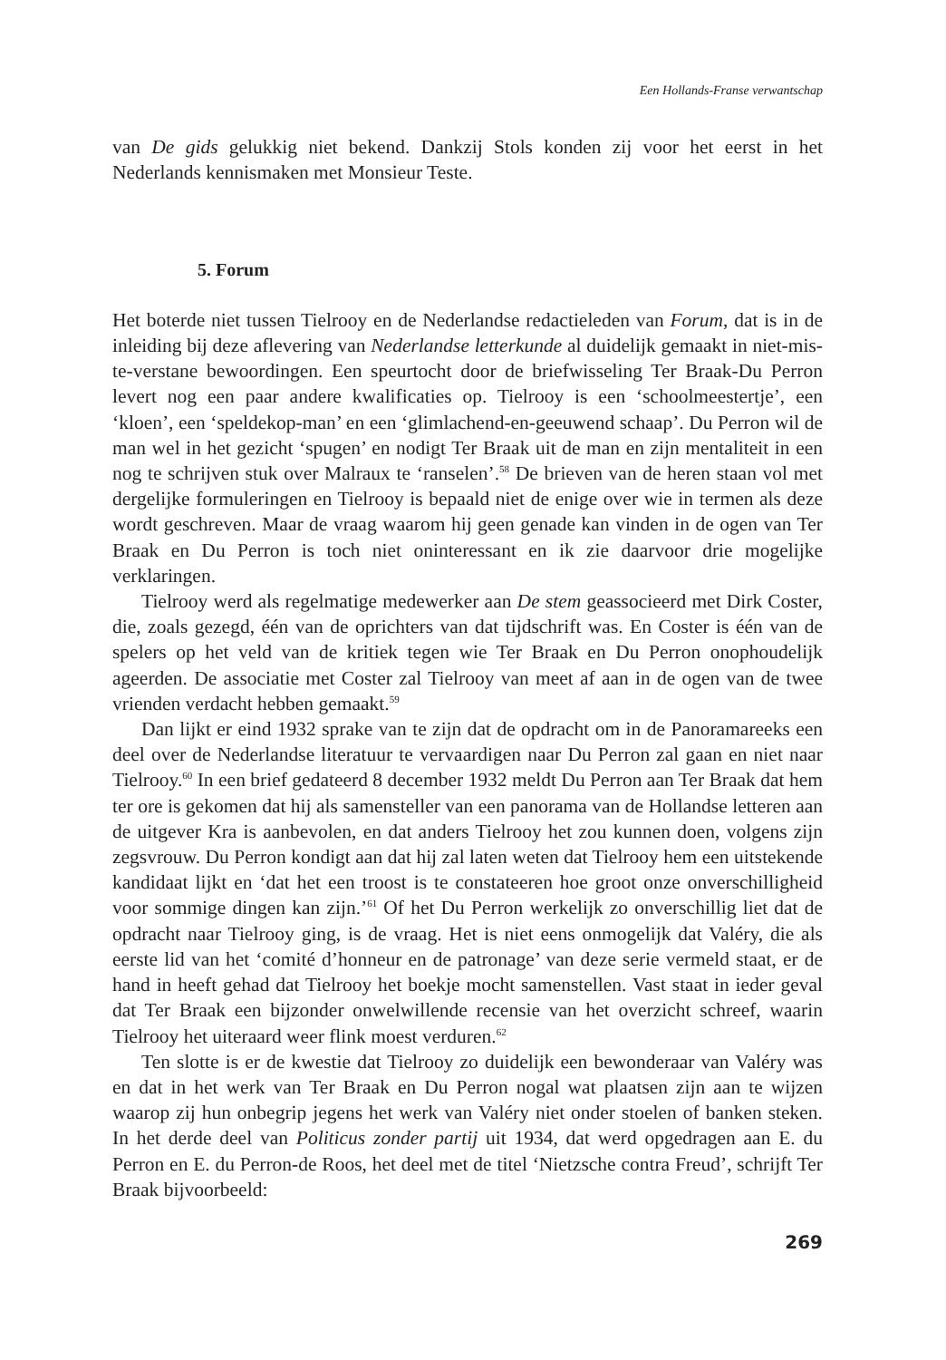Een Hollands-Franse verwantschap
van De gids gelukkig niet bekend. Dankzij Stols konden zij voor het eerst in het Nederlands kennismaken met Monsieur Teste.
5. Forum
Het boterde niet tussen Tielrooy en de Nederlandse redactieleden van Forum, dat is in de inleiding bij deze aflevering van Nederlandse letterkunde al duidelijk gemaakt in niet-mis-te-verstane bewoordingen. Een speurtocht door de briefwisseling Ter Braak-Du Perron levert nog een paar andere kwalificaties op. Tielrooy is een ‘schoolmeestertje’, een ‘kloen’, een ‘speldekop-man’ en een ‘glimlachend-en-geeuwend schaap’. Du Perron wil de man wel in het gezicht ‘spugen’ en nodigt Ter Braak uit de man en zijn mentaliteit in een nog te schrijven stuk over Malraux te ‘ranselen’.<sup>58</sup> De brieven van de heren staan vol met dergelijke formuleringen en Tielrooy is bepaald niet de enige over wie in termen als deze wordt geschreven. Maar de vraag waarom hij geen genade kan vinden in de ogen van Ter Braak en Du Perron is toch niet oninteressant en ik zie daarvoor drie mogelijke verklaringen.
Tielrooy werd als regelmatige medewerker aan De stem geassocieerd met Dirk Coster, die, zoals gezegd, één van de oprichters van dat tijdschrift was. En Coster is één van de spelers op het veld van de kritiek tegen wie Ter Braak en Du Perron onophoudelijk ageerden. De associatie met Coster zal Tielrooy van meet af aan in de ogen van de twee vrienden verdacht hebben gemaakt.<sup>59</sup>
Dan lijkt er eind 1932 sprake van te zijn dat de opdracht om in de Panoramareeks een deel over de Nederlandse literatuur te vervaardigen naar Du Perron zal gaan en niet naar Tielrooy.<sup>60</sup> In een brief gedateerd 8 december 1932 meldt Du Perron aan Ter Braak dat hem ter ore is gekomen dat hij als samensteller van een panorama van de Hollandse letteren aan de uitgever Kra is aanbevolen, en dat anders Tielrooy het zou kunnen doen, volgens zijn zegsvrouw. Du Perron kondigt aan dat hij zal laten weten dat Tielrooy hem een uitstekende kandidaat lijkt en ‘dat het een troost is te constateeren hoe groot onze onverschilligheid voor sommige dingen kan zijn.’<sup>61</sup> Of het Du Perron werkelijk zo onverschillig liet dat de opdracht naar Tielrooy ging, is de vraag. Het is niet eens onmogelijk dat Valéry, die als eerste lid van het ‘comité d’honneur en de patronage’ van deze serie vermeld staat, er de hand in heeft gehad dat Tielrooy het boekje mocht samenstellen. Vast staat in ieder geval dat Ter Braak een bijzonder onwelwillende recensie van het overzicht schreef, waarin Tielrooy het uiteraard weer flink moest verduren.<sup>62</sup>
Ten slotte is er de kwestie dat Tielrooy zo duidelijk een bewonderaar van Valéry was en dat in het werk van Ter Braak en Du Perron nogal wat plaatsen zijn aan te wijzen waarop zij hun onbegrip jegens het werk van Valéry niet onder stoelen of banken steken. In het derde deel van Politicus zonder partij uit 1934, dat werd opgedragen aan E. du Perron en E. du Perron-de Roos, het deel met de titel ‘Nietzsche contra Freud’, schrijft Ter Braak bijvoorbeeld:
269